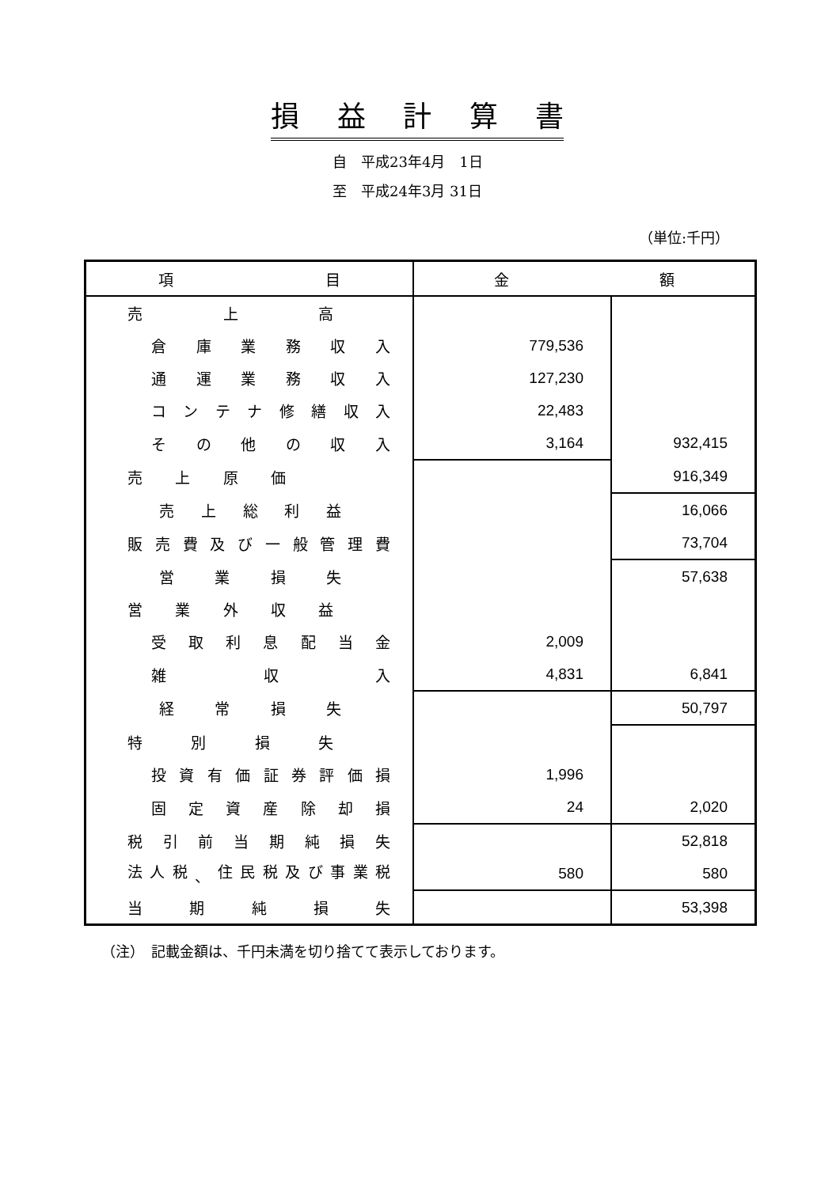損益計算書
自　平成23年4月　1日
至　平成24年3月 31日
（単位:千円）
| 項 目 | 金 額 | |
| --- | --- | --- |
| 売 上 高 | | |
| 倉 庫 業 務 収 入 | 779,536 | |
| 通 運 業 務 収 入 | 127,230 | |
| コ ン テ ナ 修 繕 収 入 | 22,483 | |
| そ の 他 の 収 入 | 3,164 | 932,415 |
| 売 上 原 価 | | 916,349 |
| 売 上 総 利 益 | | 16,066 |
| 販 売 費 及 び 一 般 管 理 費 | | 73,704 |
| 営 業 損 失 | | 57,638 |
| 営 業 外 収 益 | | |
| 受 取 利 息 配 当 金 | 2,009 | |
| 雑 収 入 | 4,831 | 6,841 |
| 経 常 損 失 | | 50,797 |
| 特 別 損 失 | | |
| 投 資 有 価 証 券 評 価 損 | 1,996 | |
| 固 定 資 産 除 却 損 | 24 | 2,020 |
| 税 引 前 当 期 純 損 失 | | 52,818 |
| 法 人 税 、 住 民 税 及 び 事 業 税 | 580 | 580 |
| 当 期 純 損 失 | | 53,398 |
（注）　記載金額は、千円未満を切り捨てて表示しております。